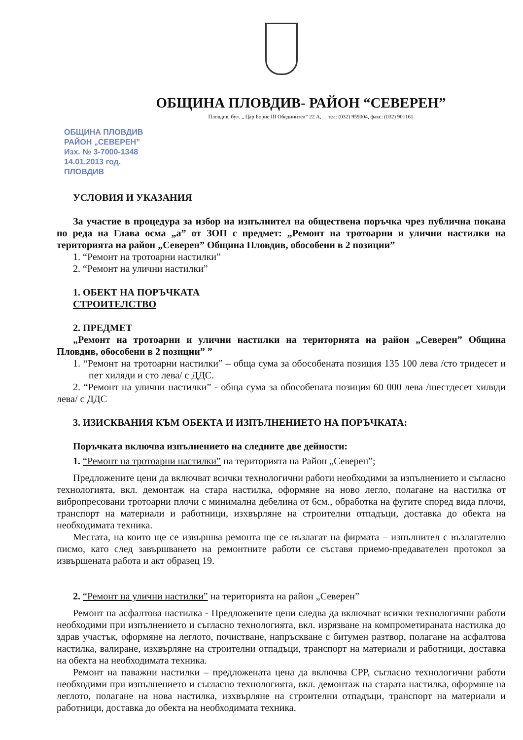ОБЩИНА ПЛОВДИВ- РАЙОН “СЕВЕРЕН”
Пловдив, бул. „ Цар Борис III Обединител” 22 А, тел: (032) 959004, факс: (032) 901161
ОБЩИНА ПЛОВДИВ
РАЙОН „СЕВЕРЕН”
Изх. № 3-7000-1348
14.01.2013 год.
ПЛОВДИВ
УСЛОВИЯ И УКАЗАНИЯ
За участие в процедура за избор на изпълнител на обществена поръчка чрез публична покана по реда на Глава осма „а” от ЗОП с предмет: „Ремонт на тротоарни и улични настилки на територията на район „Северен” Община Пловдив, обособени в 2 позиции”
1. “Ремонт на тротоарни настилки”
2. “Ремонт на улични настилки”
1. ОБЕКТ НА ПОРЪЧКАТА
СТРОИТЕЛСТВО
2. ПРЕДМЕТ
„Ремонт на тротоарни и улични настилки на територията на район „Северен” Община Пловдив, обособени в 2 позиции” ”
1. “Ремонт на тротоарни настилки” – обща сума за обособената позиция 135 100 лева /сто тридесет и пет хиляди и сто лева/ с ДДС.
2. “Ремонт на улични настилки” - обща сума за обособената позиция 60 000 лева /шестдесет хиляди лева/ с ДДС
3. ИЗИСКВАНИЯ КЪМ ОБЕКТА И ИЗПЪЛНЕНИЕТО НА ПОРЪЧКАТА:
Поръчката включва изпълнението на следните две дейности:
1. “Ремонт на тротоарни настилки” на територията на Район „Северен”;
Предложените цени да включват всички технологични работи необходими за изпълнението и съгласно технологията, вкл. демонтаж на стара настилка, оформяне на ново легло, полагане на настилка от вибропресовани тротоарни плочи с минимална дебелина от 6см., обработка на фугите според вида плочи, транспорт на материали и работници, изхвърляне на строителни отпадъци, доставка до обекта на необходимата техника.
Местата, на които ще се извършва ремонта ще се възлагат на фирмата – изпълнител с възлагателно писмо, като след завършването на ремонтните работи се съставя приемо-предавателен протокол за извършената работа и акт образец 19.
2. “Ремонт на улични настилки” на територията на район „Северен”
Ремонт на асфалтова настилка - Предложените цени следва да включват всички технологични работи необходими при изпълнението и съгласно технологията, вкл. изрязване на компрометираната настилка до здрав участък, оформяне на леглото, почистване, напръскване с битумен разтвор, полагане на асфалтова настилка, валиране, изхвърляне на строителни отпадъци, транспорт на материали и работници, доставка на обекта на необходимата техника.
Ремонт на паважни настилки – предложената цена да включва СРР, съгласно технологични работи необходими при изпълнението и съгласно технологията, вкл. демонтаж на старата настилка, оформяне на леглото, полагане на нова настилка, изхвърляне на строителни отпадъци, транспорт на материали и работници, доставка до обекта на необходимата техника.